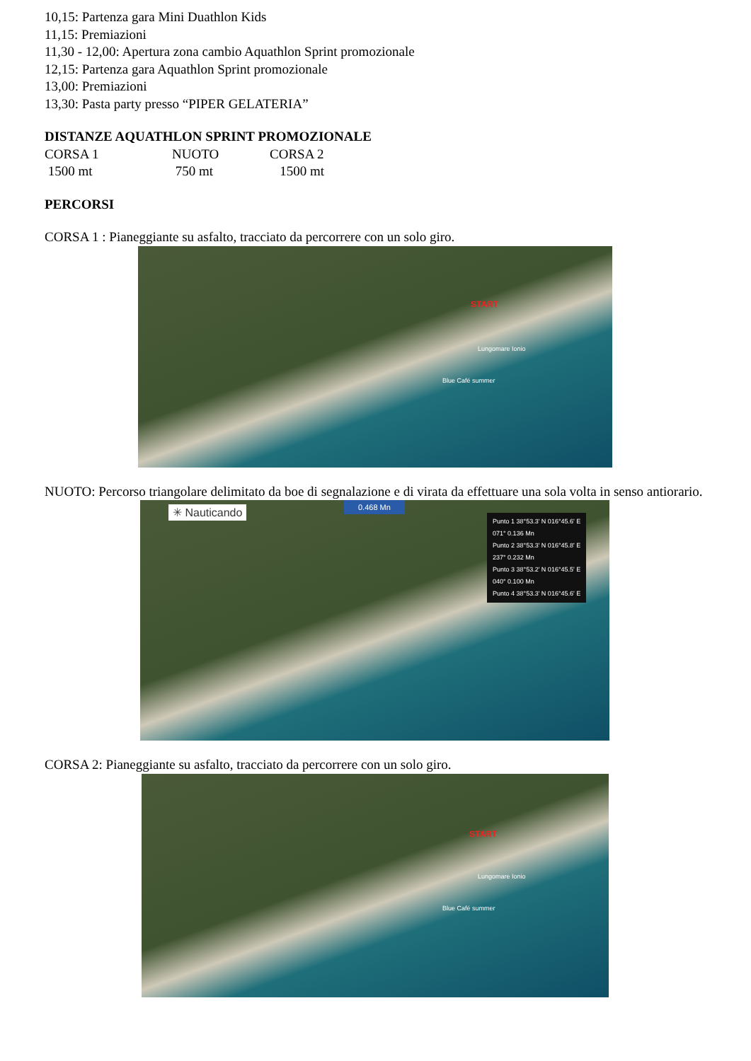10,15: Partenza gara Mini Duathlon Kids
11,15: Premiazioni
11,30 - 12,00: Apertura zona cambio Aquathlon Sprint promozionale
12,15: Partenza gara Aquathlon Sprint promozionale
13,00: Premiazioni
13,30: Pasta party presso “PIPER GELATERIA”
DISTANZE AQUATHLON SPRINT PROMOZIONALE
| CORSA 1 | NUOTO | CORSA 2 |
| 1500 mt | 750 mt | 1500 mt |
PERCORSI
CORSA 1 : Pianeggiante su asfalto, tracciato da percorrere con un solo giro.
START
Lungomare Ionio
Blue Café summer
NUOTO: Percorso triangolare delimitato da boe di segnalazione e di virata da effettuare una sola volta in senso antiorario.
✳ Nauticando 0.468 Mn
Punto 1 38°53.3' N 016°45.6' E
071° 0.136 Mn
Punto 2 38°53.3' N 016°45.8' E
237° 0.232 Mn
Punto 3 38°53.2' N 016°45.5' E
040° 0.100 Mn
Punto 4 38°53.3' N 016°45.6' E
CORSA 2: Pianeggiante su asfalto, tracciato da percorrere con un solo giro.
START
Lungomare Ionio
Blue Café summer